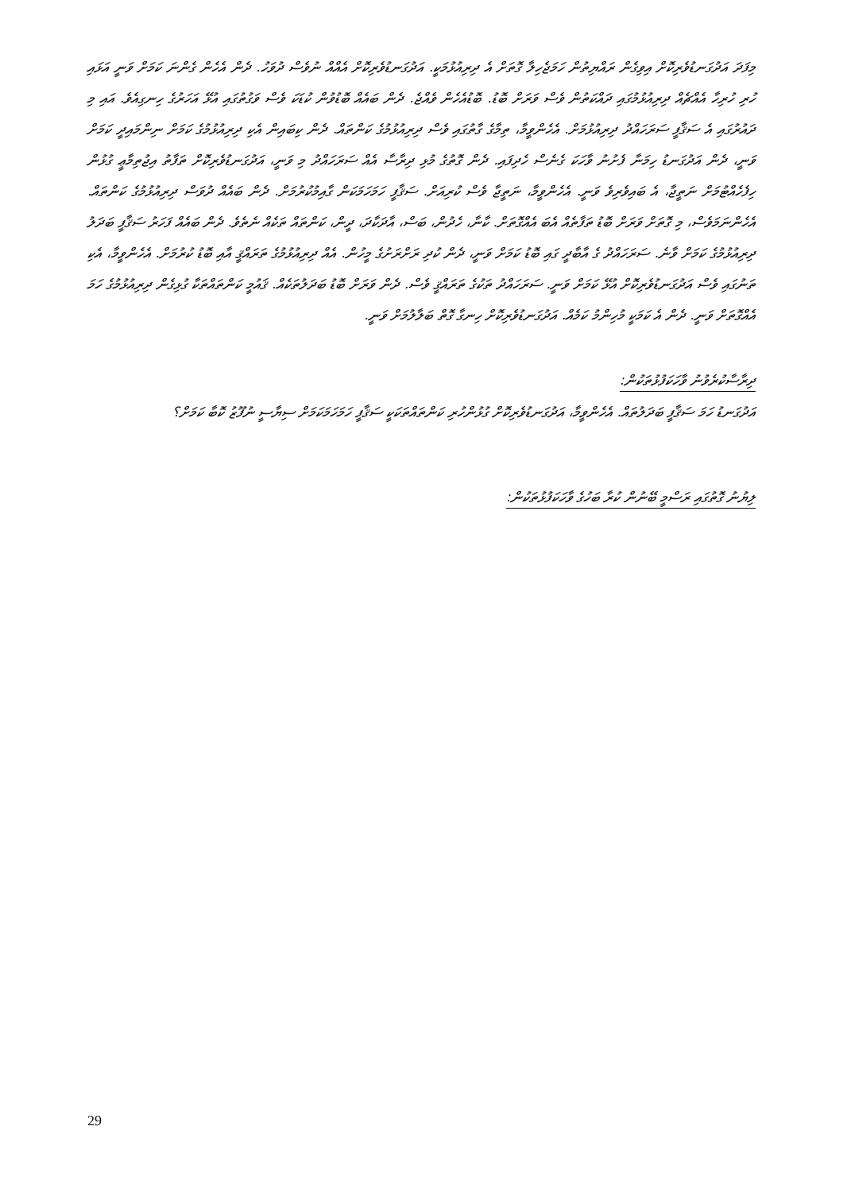މިފަދަ އަދުގަނޑުވެރިކޮށް އިވިގެން ރައްޔިތުން ހަމަޖެހިލާ ގޮތަށް އެ ދިރިއުޅުމަކީ. އަދުގަނޑުވެރިކޮށް އެއްއް ނުވެސް ދުވަހު. ދެން އެހެން ގެންނަ ކަމަށް ވަނީ އަޅައި ހުރި ހުރިހާ އެއްޗެއް ދިރިއުޅުމުގައި ދައްކަތުން ވެސް ވަރަށް ބޮޑު. ބޮޑުއެހެން ވެއްޖެ. ދެން ބައެއް ބޮޑުވުން ކުޑަކަ ވެސް ވަގުތުގައި އުޅޭ އަހަރުގެ ހިނގިއެވެ. އައި މި ދައުރުގައި އެ ސަޤާފީ ސަރަހައްދު ދިރިއުޅުމަށް. އެހެންވީމާ، ތިމާގެ ގާތުގައި ވެސް ދިރިއުޅުމުގެ ކަންތައް. ދެން ކިބައިން އެކި ދިރިއުޅުމުގެ ކަމަށް ނިންމައިދީ ކަމަށް ވަނީ، ދެން އަދުގަނޑު ހިމަނާ ފެށުނު ވާހަކަ ގެނެސް ހެދިފައި. ދެން ގޮތުގެ މުޅި ދިރާސާ އެއް ސަރަހައްދު މި ވަނީ، އަދުގަނޑުވެރިކޮށް ތަފާތު އިޖުތިމާޢީ ގުޅުން ހިފެހެއްޓުމަށް ނަތީޖާ، އެ ބައިވެރިވެ ވަނީ. އެހެންވީމާ، ނަތީޖާ ވެސް ކުރިއަށް. ސަޤާފީ ހަމަހަމަކަން ގާއިމުކުރުމަށް. ދެން ބައެއް ދުވަސް ދިރިއުޅުމުގެ ކަންތައް. އެހެންނަމަވެސް، މި ގޮތަށް ވަރަށް ބޮޑު ތަފާތެއް އެބަ އެއްގޮތަށް. ކާނާ، ހެދުން، ބަސް، އާދަކާދަ، ދީން، ކަންތައް ތަކެއް ނެތެވެ. ދެން ބައެއް ފަހަރު ސަޤާފީ ބަދަލު ދިރިއުޅުމުގެ ކަމަށް ވާނެ. ސަރަހައްދު ގެ އާބާދީ ގައި ބޮޑު ކަމަށް ވަނީ، ދެން ކުދި ރަށްރަށުގެ މީހުން. އެއް ދިރިއުޅުމުގެ ތަރައްޤީ އާއި ބޮޑު ކުރުމަށް. އެހެންވީމާ، އެކި ތަނުގައި ވެސް އަދުގަނޑުވެރިކޮށް އުޅޭ ކަމަށް ވަނީ. ސަރަހައްދު ތަކުގެ ތަރައްޤީ ވެސް. ދެން ވަރަށް ބޮޑު ބަދަލުތަކެއް. ޤައުމީ ކަންތައްތަކާ ގުޅިގެން ދިރިއުޅުމުގެ ހަމަ އެއްގޮތަށް ވަނީ. ދެން އެ ކަމަކީ މުހިންމު ކަމެއް. އަދުގަނޑުވެރިކޮށް ހިނގާ ގޮތް ބަލާލުމަށް ވަނީ.
ދިރާސާކުރެވުނު ވާހަކަފުޅުތަކުން:
އަދުގަނޑު ހަމަ ސަޤާފީ ބަދަލުތައް. އެހެންވީމާ، އަދުގަނޑުވެރިކޮށް ގުޅުންހުރި ކަންތައްތަކަކީ ސަޤާފީ ހަމަހަމަކަމަށް ސިޔާސީ ނުފޫޒު ކޮބާ ކަމަށް؟
ލިޔުނު ގޮތުގައި ރަސްމީ ބޭނުން ކުރާ ބަހުގެ ވާހަކަފުޅުތަކުން:
29